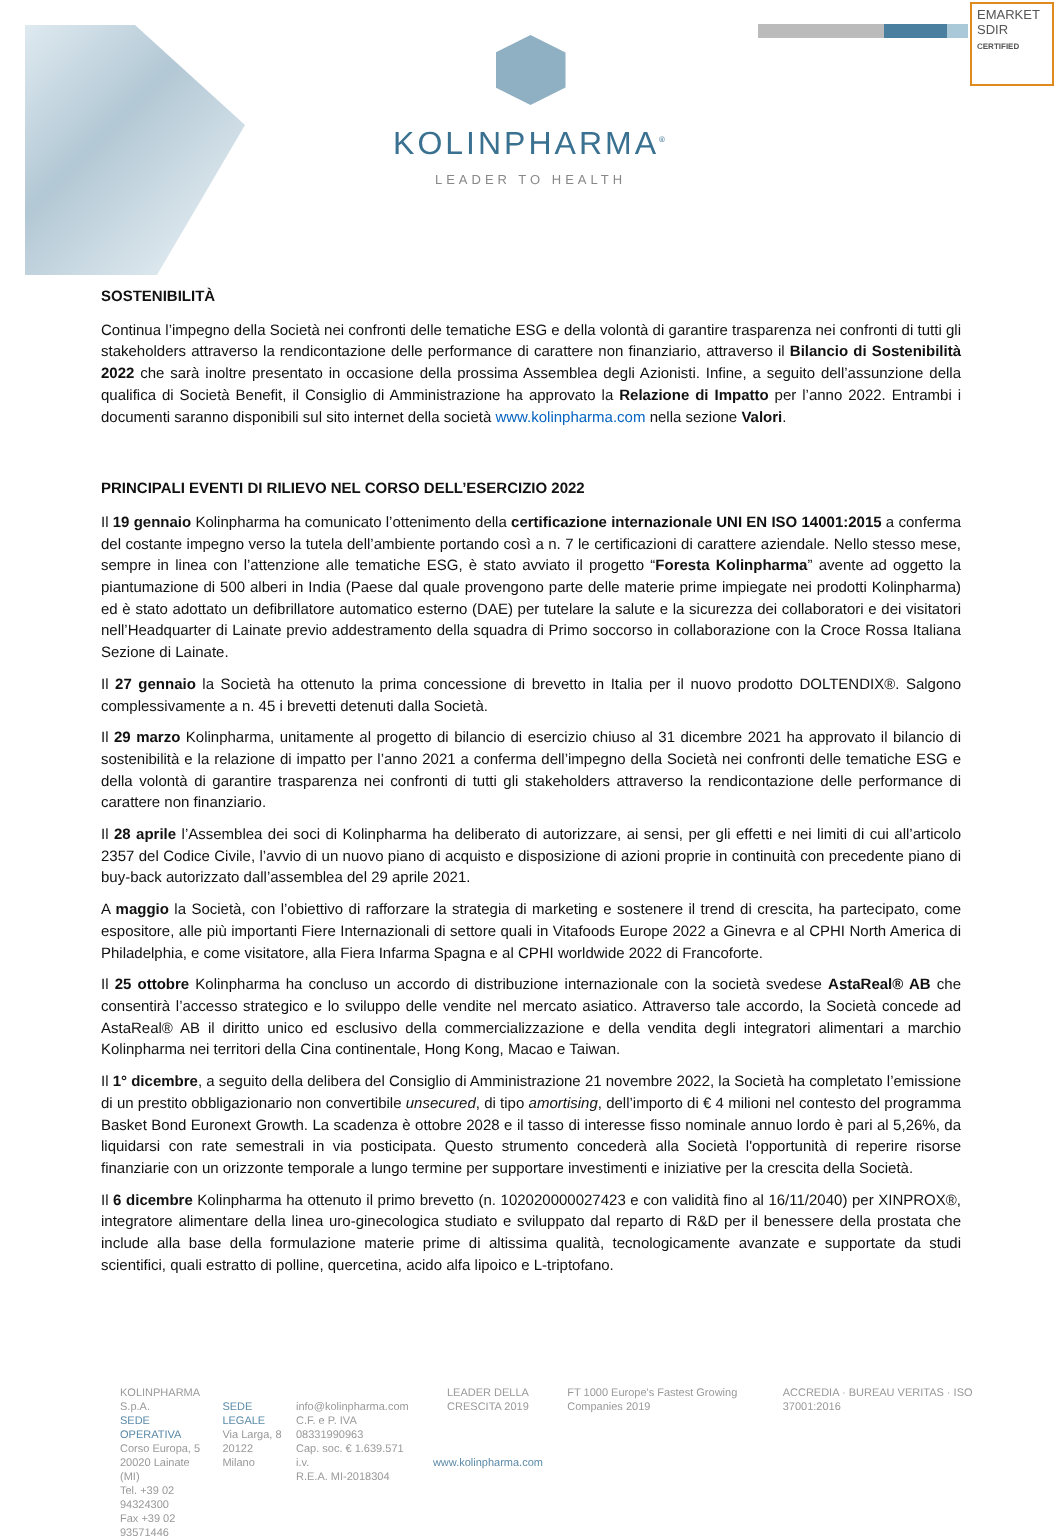EMARKET
SDIR
CERTIFIED
KOLINPHARMA<sup>®</sup>
LEADER TO HEALTH
SOSTENIBILITÀ
Continua l’impegno della Società nei confronti delle tematiche ESG e della volontà di garantire trasparenza nei confronti di tutti gli stakeholders attraverso la rendicontazione delle performance di carattere non finanziario, attraverso il Bilancio di Sostenibilità 2022 che sarà inoltre presentato in occasione della prossima Assemblea degli Azionisti. Infine, a seguito dell’assunzione della qualifica di Società Benefit, il Consiglio di Amministrazione ha approvato la Relazione di Impatto per l’anno 2022. Entrambi i documenti saranno disponibili sul sito internet della società www.kolinpharma.com nella sezione Valori.
PRINCIPALI EVENTI DI RILIEVO NEL CORSO DELL’ESERCIZIO 2022
Il 19 gennaio Kolinpharma ha comunicato l’ottenimento della certificazione internazionale UNI EN ISO 14001:2015 a conferma del costante impegno verso la tutela dell’ambiente portando così a n. 7 le certificazioni di carattere aziendale. Nello stesso mese, sempre in linea con l’attenzione alle tematiche ESG, è stato avviato il progetto “Foresta Kolinpharma” avente ad oggetto la piantumazione di 500 alberi in India (Paese dal quale provengono parte delle materie prime impiegate nei prodotti Kolinpharma) ed è stato adottato un defibrillatore automatico esterno (DAE) per tutelare la salute e la sicurezza dei collaboratori e dei visitatori nell’Headquarter di Lainate previo addestramento della squadra di Primo soccorso in collaborazione con la Croce Rossa Italiana Sezione di Lainate.
Il 27 gennaio la Società ha ottenuto la prima concessione di brevetto in Italia per il nuovo prodotto DOLTENDIX®. Salgono complessivamente a n. 45 i brevetti detenuti dalla Società.
Il 29 marzo Kolinpharma, unitamente al progetto di bilancio di esercizio chiuso al 31 dicembre 2021 ha approvato il bilancio di sostenibilità e la relazione di impatto per l’anno 2021 a conferma dell’impegno della Società nei confronti delle tematiche ESG e della volontà di garantire trasparenza nei confronti di tutti gli stakeholders attraverso la rendicontazione delle performance di carattere non finanziario.
Il 28 aprile l’Assemblea dei soci di Kolinpharma ha deliberato di autorizzare, ai sensi, per gli effetti e nei limiti di cui all’articolo 2357 del Codice Civile, l’avvio di un nuovo piano di acquisto e disposizione di azioni proprie in continuità con precedente piano di buy-back autorizzato dall’assemblea del 29 aprile 2021.
A maggio la Società, con l’obiettivo di rafforzare la strategia di marketing e sostenere il trend di crescita, ha partecipato, come espositore, alle più importanti Fiere Internazionali di settore quali in Vitafoods Europe 2022 a Ginevra e al CPHI North America di Philadelphia, e come visitatore, alla Fiera Infarma Spagna e al CPHI worldwide 2022 di Francoforte.
Il 25 ottobre Kolinpharma ha concluso un accordo di distribuzione internazionale con la società svedese AstaReal® AB che consentirà l’accesso strategico e lo sviluppo delle vendite nel mercato asiatico. Attraverso tale accordo, la Società concede ad AstaReal® AB il diritto unico ed esclusivo della commercializzazione e della vendita degli integratori alimentari a marchio Kolinpharma nei territori della Cina continentale, Hong Kong, Macao e Taiwan.
Il 1° dicembre, a seguito della delibera del Consiglio di Amministrazione 21 novembre 2022, la Società ha completato l’emissione di un prestito obbligazionario non convertibile unsecured, di tipo amortising, dell’importo di € 4 milioni nel contesto del programma Basket Bond Euronext Growth. La scadenza è ottobre 2028 e il tasso di interesse fisso nominale annuo lordo è pari al 5,26%, da liquidarsi con rate semestrali in via posticipata. Questo strumento concederà alla Società l'opportunità di reperire risorse finanziarie con un orizzonte temporale a lungo termine per supportare investimenti e iniziative per la crescita della Società.
Il 6 dicembre Kolinpharma ha ottenuto il primo brevetto (n. 102020000027423 e con validità fino al 16/11/2040) per XINPROX®, integratore alimentare della linea uro-ginecologica studiato e sviluppato dal reparto di R&D per il benessere della prostata che include alla base della formulazione materie prime di altissima qualità, tecnologicamente avanzate e supportate da studi scientifici, quali estratto di polline, quercetina, acido alfa lipoico e L-triptofano.
KOLINPHARMA S.p.A.
SEDE OPERATIVA
Corso Europa, 5
20020 Lainate (MI)
Tel. +39 02 94324300
Fax +39 02 93571446
SEDE LEGALE
Via Larga, 8
20122 Milano
info@kolinpharma.com
C.F. e P. IVA 08331990963
Cap. soc. € 1.639.571 i.v.
R.E.A. MI-2018304
LEADER DELLA CRESCITA 2019
www.kolinpharma.com
FT 1000 Europe's Fastest Growing Companies 2019
ACCREDIA · BUREAU VERITAS · ISO 37001:2016